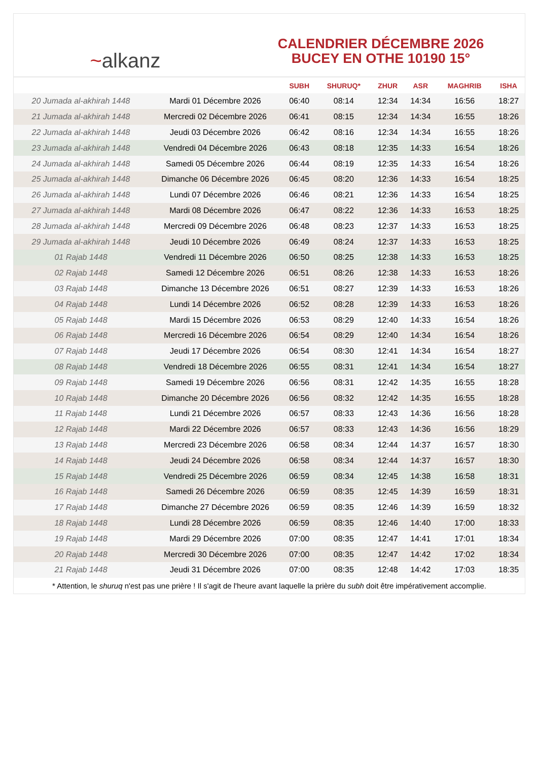~ alkanz
CALENDRIER DÉCEMBRE 2026
BUCEY EN OTHE 10190 15°
| | | SUBH | SHURUQ* | ZHUR | ASR | MAGHRIB | ISHA |
| --- | --- | --- | --- | --- | --- | --- | --- |
| 20 Jumada al-akhirah 1448 | Mardi 01 Décembre 2026 | 06:40 | 08:14 | 12:34 | 14:34 | 16:56 | 18:27 |
| 21 Jumada al-akhirah 1448 | Mercredi 02 Décembre 2026 | 06:41 | 08:15 | 12:34 | 14:34 | 16:55 | 18:26 |
| 22 Jumada al-akhirah 1448 | Jeudi 03 Décembre 2026 | 06:42 | 08:16 | 12:34 | 14:34 | 16:55 | 18:26 |
| 23 Jumada al-akhirah 1448 | Vendredi 04 Décembre 2026 | 06:43 | 08:18 | 12:35 | 14:33 | 16:54 | 18:26 |
| 24 Jumada al-akhirah 1448 | Samedi 05 Décembre 2026 | 06:44 | 08:19 | 12:35 | 14:33 | 16:54 | 18:26 |
| 25 Jumada al-akhirah 1448 | Dimanche 06 Décembre 2026 | 06:45 | 08:20 | 12:36 | 14:33 | 16:54 | 18:25 |
| 26 Jumada al-akhirah 1448 | Lundi 07 Décembre 2026 | 06:46 | 08:21 | 12:36 | 14:33 | 16:54 | 18:25 |
| 27 Jumada al-akhirah 1448 | Mardi 08 Décembre 2026 | 06:47 | 08:22 | 12:36 | 14:33 | 16:53 | 18:25 |
| 28 Jumada al-akhirah 1448 | Mercredi 09 Décembre 2026 | 06:48 | 08:23 | 12:37 | 14:33 | 16:53 | 18:25 |
| 29 Jumada al-akhirah 1448 | Jeudi 10 Décembre 2026 | 06:49 | 08:24 | 12:37 | 14:33 | 16:53 | 18:25 |
| 01 Rajab 1448 | Vendredi 11 Décembre 2026 | 06:50 | 08:25 | 12:38 | 14:33 | 16:53 | 18:25 |
| 02 Rajab 1448 | Samedi 12 Décembre 2026 | 06:51 | 08:26 | 12:38 | 14:33 | 16:53 | 18:26 |
| 03 Rajab 1448 | Dimanche 13 Décembre 2026 | 06:51 | 08:27 | 12:39 | 14:33 | 16:53 | 18:26 |
| 04 Rajab 1448 | Lundi 14 Décembre 2026 | 06:52 | 08:28 | 12:39 | 14:33 | 16:53 | 18:26 |
| 05 Rajab 1448 | Mardi 15 Décembre 2026 | 06:53 | 08:29 | 12:40 | 14:33 | 16:54 | 18:26 |
| 06 Rajab 1448 | Mercredi 16 Décembre 2026 | 06:54 | 08:29 | 12:40 | 14:34 | 16:54 | 18:26 |
| 07 Rajab 1448 | Jeudi 17 Décembre 2026 | 06:54 | 08:30 | 12:41 | 14:34 | 16:54 | 18:27 |
| 08 Rajab 1448 | Vendredi 18 Décembre 2026 | 06:55 | 08:31 | 12:41 | 14:34 | 16:54 | 18:27 |
| 09 Rajab 1448 | Samedi 19 Décembre 2026 | 06:56 | 08:31 | 12:42 | 14:35 | 16:55 | 18:28 |
| 10 Rajab 1448 | Dimanche 20 Décembre 2026 | 06:56 | 08:32 | 12:42 | 14:35 | 16:55 | 18:28 |
| 11 Rajab 1448 | Lundi 21 Décembre 2026 | 06:57 | 08:33 | 12:43 | 14:36 | 16:56 | 18:28 |
| 12 Rajab 1448 | Mardi 22 Décembre 2026 | 06:57 | 08:33 | 12:43 | 14:36 | 16:56 | 18:29 |
| 13 Rajab 1448 | Mercredi 23 Décembre 2026 | 06:58 | 08:34 | 12:44 | 14:37 | 16:57 | 18:30 |
| 14 Rajab 1448 | Jeudi 24 Décembre 2026 | 06:58 | 08:34 | 12:44 | 14:37 | 16:57 | 18:30 |
| 15 Rajab 1448 | Vendredi 25 Décembre 2026 | 06:59 | 08:34 | 12:45 | 14:38 | 16:58 | 18:31 |
| 16 Rajab 1448 | Samedi 26 Décembre 2026 | 06:59 | 08:35 | 12:45 | 14:39 | 16:59 | 18:31 |
| 17 Rajab 1448 | Dimanche 27 Décembre 2026 | 06:59 | 08:35 | 12:46 | 14:39 | 16:59 | 18:32 |
| 18 Rajab 1448 | Lundi 28 Décembre 2026 | 06:59 | 08:35 | 12:46 | 14:40 | 17:00 | 18:33 |
| 19 Rajab 1448 | Mardi 29 Décembre 2026 | 07:00 | 08:35 | 12:47 | 14:41 | 17:01 | 18:34 |
| 20 Rajab 1448 | Mercredi 30 Décembre 2026 | 07:00 | 08:35 | 12:47 | 14:42 | 17:02 | 18:34 |
| 21 Rajab 1448 | Jeudi 31 Décembre 2026 | 07:00 | 08:35 | 12:48 | 14:42 | 17:03 | 18:35 |
* Attention, le shuruq n'est pas une prière ! Il s'agit de l'heure avant laquelle la prière du subh doit être impérativement accomplie.